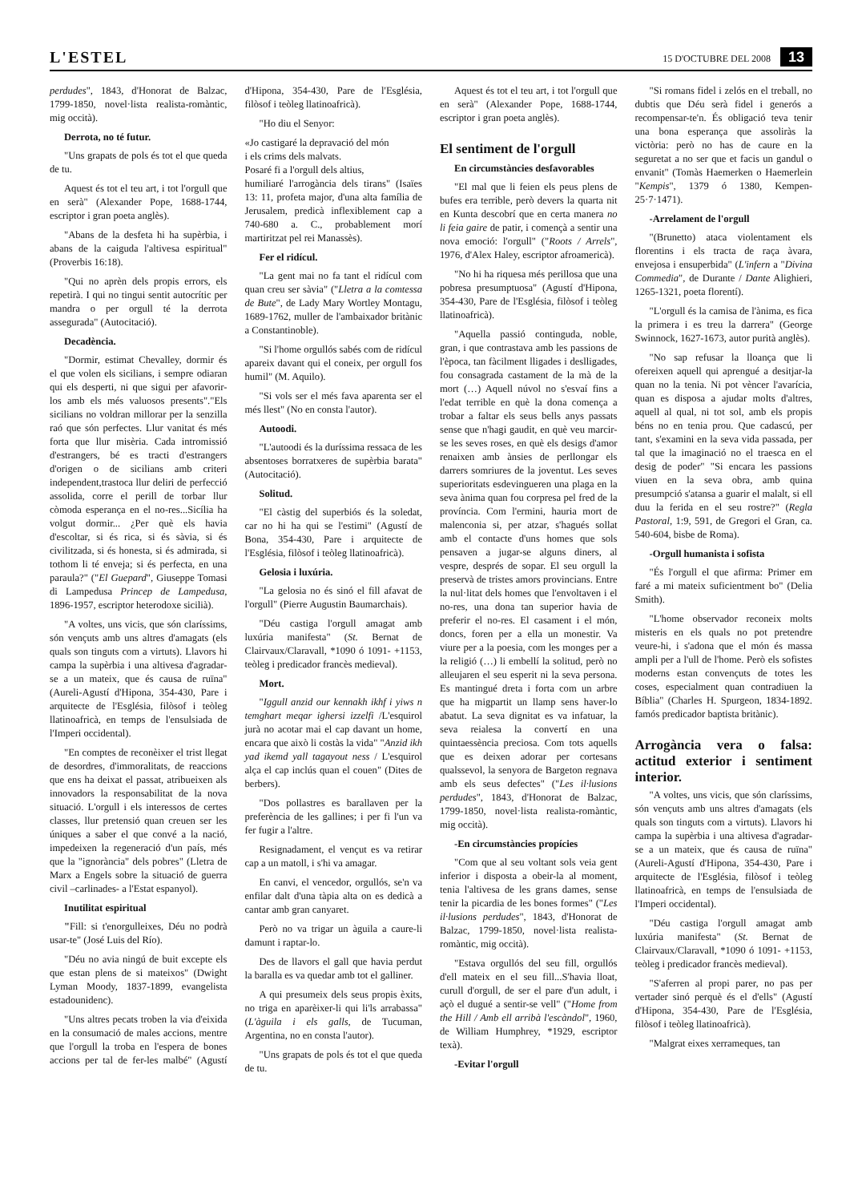L'ESTEL 15 D'OCTUBRE DEL 2008 13
perdudes", 1843, d'Honorat de Balzac, 1799-1850, novel·lista realista-romàntic, mig occità).
Derrota, no té futur.
"Uns grapats de pols és tot el que queda de tu.
Aquest és tot el teu art, i tot l'orgull que en serà" (Alexander Pope, 1688-1744, escriptor i gran poeta anglès).
"Abans de la desfeta hi ha supèrbia, i abans de la caiguda l'altivesa espiritual" (Proverbis 16:18).
"Qui no aprèn dels propis errors, els repetirà. I qui no tingui sentit autocrític per mandra o per orgull té la derrota assegurada" (Autocitació).
Decadència.
"Dormir, estimat Chevalley, dormir és el que volen els sicilians, i sempre odiaran qui els desperti, ni que sigui per afavorir-los amb els més valuosos presents"."Els sicilians no voldran millorar per la senzilla raó que són perfectes. Llur vanitat és més forta que llur misèria. Cada intromissió d'estrangers, bé es tracti d'estrangers d'origen o de sicilians amb criteri independent,trastoca llur deliri de perfecció assolida, corre el perill de torbar llur còmoda esperança en el no-res...Sicília ha volgut dormir... ¿Per què els havia d'escoltar, si és rica, si és sàvia, si és civilitzada, si és honesta, si és admirada, si tothom li té enveja; si és perfecta, en una paraula?" ("El Guepard", Giuseppe Tomasi di Lampedusa Princep de Lampedusa, 1896-1957, escriptor heterodoxe sicilià).
"A voltes, uns vicis, que són claríssims, són vençuts amb uns altres d'amagats (els quals son tinguts com a virtuts). Llavors hi campa la supèrbia i una altivesa d'agradar-se a un mateix, que és causa de ruïna" (Aureli-Agustí d'Hipona, 354-430, Pare i arquitecte de l'Església, filòsof i teòleg llatinoafricà, en temps de l'ensulsiada de l'Imperi occidental).
"En comptes de reconèixer el trist llegat de desordres, d'immoralitats, de reaccions que ens ha deixat el passat, atribueixen als innovadors la responsabilitat de la nova situació. L'orgull i els interessos de certes classes, llur pretensió quan creuen ser les úniques a saber el que convé a la nació, impedeixen la regeneració d'un país, més que la "ignorància" dels pobres" (Lletra de Marx a Engels sobre la situació de guerra civil –carlinades- a l'Estat espanyol).
Inutilitat espiritual
"Fill: si t'enorgulleixes, Déu no podrà usar-te" (José Luis del Río).
"Déu no avia ningú de buit excepte els que estan plens de si mateixos" (Dwight Lyman Moody, 1837-1899, evangelista estadounidenc).
"Uns altres pecats troben la via d'eixida en la consumació de males accions, mentre que l'orgull la troba en l'espera de bones accions per tal de fer-les malbé" (Agustí d'Hipona, 354-430, Pare de l'Església, filòsof i teòleg llatinoafricà).
"Ho diu el Senyor:
«Jo castigaré la depravació del món
i els crims dels malvats.
Posaré fi a l'orgull dels altius,
humiliaré l'arrogància dels tirans" (Isaïes 13: 11, profeta major, d'una alta família de Jerusalem, predicà inflexiblement cap a 740-680 a. C., probablement morí martiritzat pel rei Manassès).
Fer el ridícul.
"La gent mai no fa tant el ridícul com quan creu ser sàvia" ("Lletra a la comtessa de Bute", de Lady Mary Wortley Montagu, 1689-1762, muller de l'ambaixador britànic a Constantinoble).
"Si l'home orgullós sabés com de ridícul apareix davant qui el coneix, per orgull fos humil" (M. Aquilo).
"Si vols ser el més fava aparenta ser el més llest" (No en consta l'autor).
Autoodi.
"L'autoodi és la duríssima ressaca de les absentoses borratxeres de supèrbia barata" (Autocitació).
Solitud.
"El càstig del superbiós és la soledat, car no hi ha qui se l'estimi" (Agustí de Bona, 354-430, Pare i arquitecte de l'Església, filòsof i teòleg llatinoafricà).
Gelosia i luxúria.
"La gelosia no és sinó el fill afavat de l'orgull" (Pierre Augustin Baumarchais).
"Déu castiga l'orgull amagat amb luxúria manifesta" (St. Bernat de Clairvaux/Claravall, *1090 ó 1091- +1153, teòleg i predicador francès medieval).
Mort.
"Iggull anzid our kennakh ikhf i yiws n temghart meqar ighersi izzelfi /L'esquirol jurà no acotar mai el cap davant un home, encara que això li costàs la vida" "Anzid ikh yad ikemd yall tagayout ness / L'esquirol alça el cap inclús quan el couen" (Dites de berbers).
"Dos pollastres es barallaven per la preferència de les gallines; i per fi l'un va fer fugir a l'altre.
Resignadament, el vençut es va retirar cap a un matoll, i s'hi va amagar.
En canvi, el vencedor, orgullós, se'n va enfilar dalt d'una tàpia alta on es dedicà a cantar amb gran canyaret.
Però no va trigar un àguila a caure-li damunt i raptar-lo.
Des de llavors el gall que havia perdut la baralla es va quedar amb tot el galliner.
A qui presumeix dels seus propis èxits, no triga en aparèixer-li qui li'ls arrabassa" (L'àguila i els galls, de Tucuman, Argentina, no en consta l'autor).
"Uns grapats de pols és tot el que queda de tu.
Aquest és tot el teu art, i tot l'orgull que en serà" (Alexander Pope, 1688-1744, escriptor i gran poeta anglès).
El sentiment de l'orgull
En circumstàncies desfavorables
"El mal que li feien els peus plens de bufes era terrible, però devers la quarta nit en Kunta descobrí que en certa manera no li feia gaire de patir, i començà a sentir una nova emoció: l'orgull" ("Roots / Arrels", 1976, d'Alex Haley, escriptor afroamericà).
"No hi ha riquesa més perillosa que una pobresa presumptuosa" (Agustí d'Hipona, 354-430, Pare de l'Església, filòsof i teòleg llatinoafricà).
"Aquella passió continguda, noble, gran, i que contrastava amb les passions de l'època, tan fàcilment lligades i deslligades, fou consagrada castament de la mà de la mort (…) Aquell núvol no s'esvaí fins a l'edat terrible en què la dona comença a trobar a faltar els seus bells anys passats sense que n'hagi gaudit, en què veu marcir-se les seves roses, en què els desigs d'amor renaixen amb ànsies de perllongar els darrers somriures de la joventut. Les seves superioritats esdevingueren una plaga en la seva ànima quan fou corpresa pel fred de la província. Com l'ermini, hauria mort de malenconia si, per atzar, s'hagués sollat amb el contacte d'uns homes que sols pensaven a jugar-se alguns diners, al vespre, després de sopar. El seu orgull la preservà de tristes amors provincians. Entre la nul·litat dels homes que l'envoltaven i el no-res, una dona tan superior havia de preferir el no-res. El casament i el món, doncs, foren per a ella un monestir. Va viure per a la poesia, com les monges per a la religió (…) li embellí la solitud, però no alleujaren el seu esperit ni la seva persona. Es mantingué dreta i forta com un arbre que ha migpartit un llamp sens haver-lo abatut. La seva dignitat es va infatuar, la seva reialesa la convertí en una quintaessència preciosa. Com tots aquells que es deixen adorar per cortesans qualssevol, la senyora de Bargeton regnava amb els seus defectes" ("Les il·lusions perdudes", 1843, d'Honorat de Balzac, 1799-1850, novel·lista realista-romàntic, mig occità).
-En circumstàncies propícies
"Com que al seu voltant sols veia gent inferior i disposta a obeir-la al moment, tenia l'altivesa de les grans dames, sense tenir la picardia de les bones formes" ("Les il·lusions perdudes", 1843, d'Honorat de Balzac, 1799-1850, novel·lista realista-romàntic, mig occità).
"Estava orgullós del seu fill, orgullós d'ell mateix en el seu fill...S'havia lloat, curull d'orgull, de ser el pare d'un adult, i açò el dugué a sentir-se vell" ("Home from the Hill / Amb ell arribà l'escàndol", 1960, de William Humphrey, *1929, escriptor texà).
-Evitar l'orgull
"Si romans fidel i zelós en el treball, no dubtis que Déu serà fidel i generós a recompensar-te'n. És obligació teva tenir una bona esperança que assoliràs la victòria: però no has de caure en la seguretat a no ser que et facis un gandul o envanit" (Tomàs Haemerken o Haemerlein "Kempis", 1379 ó 1380, Kempen-25·7·1471).
-Arrelament de l'orgull
"(Brunetto) ataca violentament els florentins i els tracta de raça àvara, envejosa i ensuperbida" (L'infern a "Divina Commedia", de Durante / Dante Alighieri, 1265-1321, poeta florentí).
"L'orgull és la camisa de l'ànima, es fica la primera i es treu la darrera" (George Swinnock, 1627-1673, autor purità anglès).
"No sap refusar la lloança que li ofereixen aquell qui aprengué a desitjar-la quan no la tenia. Ni pot vèncer l'avarícia, quan es disposa a ajudar molts d'altres, aquell al qual, ni tot sol, amb els propis béns no en tenia prou. Que cadascú, per tant, s'examini en la seva vida passada, per tal que la imaginació no el traesca en el desig de poder" "Si encara les passions viuen en la seva obra, amb quina presumpció s'atansa a guarir el malalt, si ell duu la ferida en el seu rostre?" (Regla Pastoral, 1:9, 591, de Gregori el Gran, ca. 540-604, bisbe de Roma).
-Orgull humanista i sofista
"És l'orgull el que afirma: Primer em faré a mi mateix suficientment bo" (Delia Smith).
"L'home observador reconeix molts misteris en els quals no pot pretendre veure-hi, i s'adona que el món és massa ampli per a l'ull de l'home. Però els sofistes moderns estan convençuts de totes les coses, especialment quan contradiuen la Bíblia" (Charles H. Spurgeon, 1834-1892. famós predicador baptista britànic).
Arrogància vera o falsa: actitud exterior i sentiment interior.
"A voltes, uns vicis, que són claríssims, són vençuts amb uns altres d'amagats (els quals son tinguts com a virtuts). Llavors hi campa la supèrbia i una altivesa d'agradar-se a un mateix, que és causa de ruïna" (Aureli-Agustí d'Hipona, 354-430, Pare i arquitecte de l'Església, filòsof i teòleg llatinoafricà, en temps de l'ensulsiada de l'Imperi occidental).
"Déu castiga l'orgull amagat amb luxúria manifesta" (St. Bernat de Clairvaux/Claravall, *1090 ó 1091- +1153, teòleg i predicador francès medieval).
"S'aferren al propi parer, no pas per vertader sinó perquè és el d'ells" (Agustí d'Hipona, 354-430, Pare de l'Església, filòsof i teòleg llatinoafricà).
"Malgrat eixes xerrameques, tan